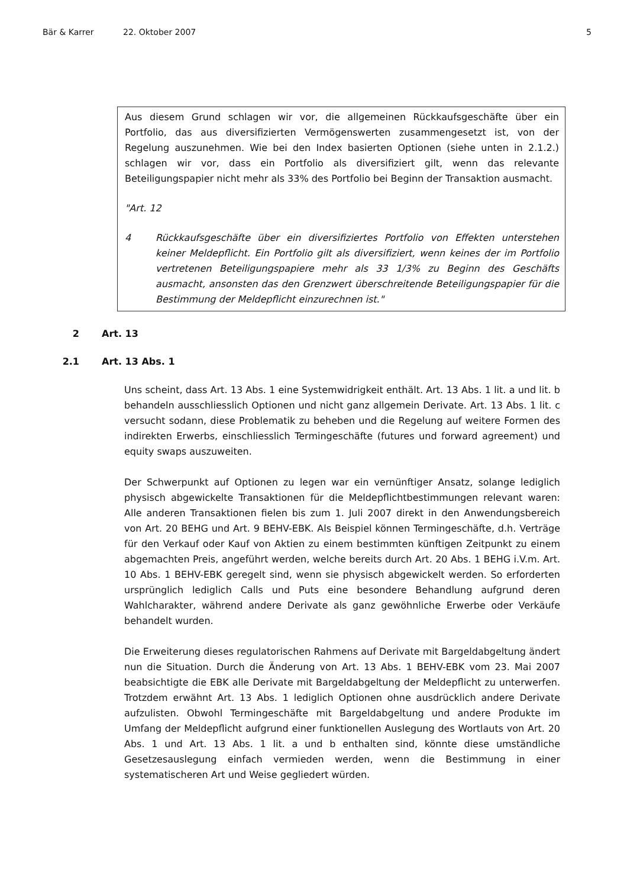Bär & Karrer 22. Oktober 2007 5
Aus diesem Grund schlagen wir vor, die allgemeinen Rückkaufsgeschäfte über ein Portfolio, das aus diversifizierten Vermögenswerten zusammengesetzt ist, von der Regelung auszunehmen. Wie bei den Index basierten Optionen (siehe unten in 2.1.2.) schlagen wir vor, dass ein Portfolio als diversifiziert gilt, wenn das relevante Beteiligungspapier nicht mehr als 33% des Portfolio bei Beginn der Transaktion ausmacht.
"Art. 12
4 Rückkaufsgeschäfte über ein diversifiziertes Portfolio von Effekten unterstehen keiner Meldepflicht. Ein Portfolio gilt als diversifiziert, wenn keines der im Portfolio vertretenen Beteiligungspapiere mehr als 33 1/3% zu Beginn des Geschäfts ausmacht, ansonsten das den Grenzwert überschreitende Beteiligungspapier für die Bestimmung der Meldepflicht einzurechnen ist."
2 Art. 13
2.1 Art. 13 Abs. 1
Uns scheint, dass Art. 13 Abs. 1 eine Systemwidrigkeit enthält. Art. 13 Abs. 1 lit. a und lit. b behandeln ausschliesslich Optionen und nicht ganz allgemein Derivate. Art. 13 Abs. 1 lit. c versucht sodann, diese Problematik zu beheben und die Regelung auf weitere Formen des indirekten Erwerbs, einschliesslich Termingeschäfte (futures und forward agreement) und equity swaps auszuweiten.
Der Schwerpunkt auf Optionen zu legen war ein vernünftiger Ansatz, solange lediglich physisch abgewickelte Transaktionen für die Meldepflichtbestimmungen relevant waren: Alle anderen Transaktionen fielen bis zum 1. Juli 2007 direkt in den Anwendungsbereich von Art. 20 BEHG und Art. 9 BEHV-EBK. Als Beispiel können Termingeschäfte, d.h. Verträge für den Verkauf oder Kauf von Aktien zu einem bestimmten künftigen Zeitpunkt zu einem abgemachten Preis, angeführt werden, welche bereits durch Art. 20 Abs. 1 BEHG i.V.m. Art. 10 Abs. 1 BEHV-EBK geregelt sind, wenn sie physisch abgewickelt werden. So erforderten ursprünglich lediglich Calls und Puts eine besondere Behandlung aufgrund deren Wahlcharakter, während andere Derivate als ganz gewöhnliche Erwerbe oder Verkäufe behandelt wurden.
Die Erweiterung dieses regulatorischen Rahmens auf Derivate mit Bargeldabgeltung ändert nun die Situation. Durch die Änderung von Art. 13 Abs. 1 BEHV-EBK vom 23. Mai 2007 beabsichtigte die EBK alle Derivate mit Bargeldabgeltung der Meldepflicht zu unterwerfen. Trotzdem erwähnt Art. 13 Abs. 1 lediglich Optionen ohne ausdrücklich andere Derivate aufzulisten. Obwohl Termingeschäfte mit Bargeldabgeltung und andere Produkte im Umfang der Meldepflicht aufgrund einer funktionellen Auslegung des Wortlauts von Art. 20 Abs. 1 und Art. 13 Abs. 1 lit. a und b enthalten sind, könnte diese umständliche Gesetzesauslegung einfach vermieden werden, wenn die Bestimmung in einer systematischeren Art und Weise gegliedert würden.